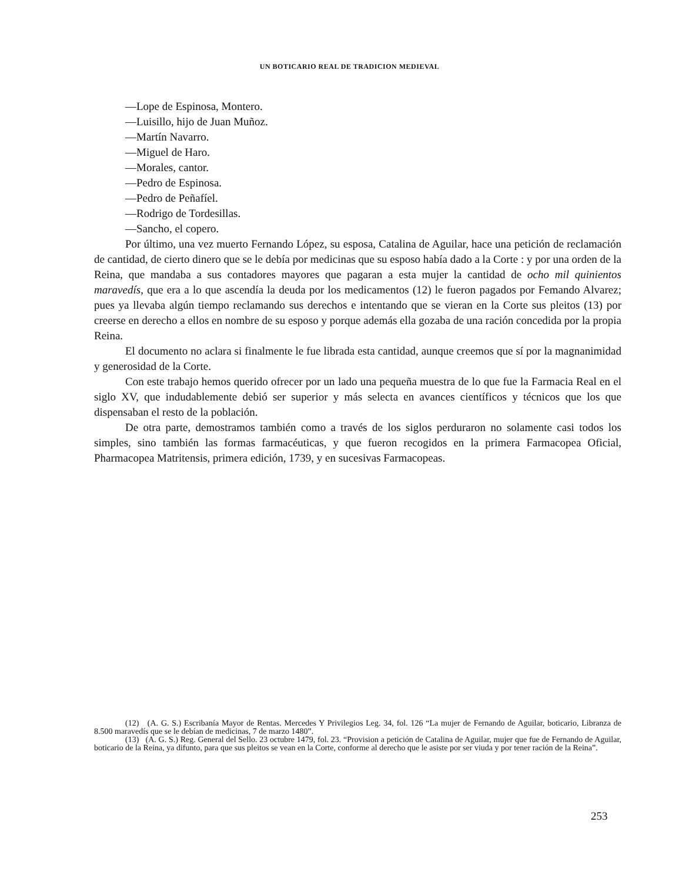UN BOTICARIO REAL DE TRADICION MEDIEVAL
—Lope de Espinosa, Montero.
—Luisillo, hijo de Juan Muñoz.
—Martín Navarro.
—Miguel de Haro.
—Morales, cantor.
—Pedro de Espinosa.
—Pedro de Peñafíel.
—Rodrigo de Tordesillas.
—Sancho, el copero.
Por último, una vez muerto Fernando López, su esposa, Catalina de Aguilar, hace una petición de reclamación de cantidad, de cierto dinero que se le debía por medicinas que su esposo había dado a la Corte : y por una orden de la Reina, que mandaba a sus contadores mayores que pagaran a esta mujer la cantidad de ocho mil quinientos maravedís, que era a lo que ascendía la deuda por los medicamentos (12) le fueron pagados por Femando Alvarez; pues ya llevaba algún tiempo reclamando sus derechos e intentando que se vieran en la Corte sus pleitos (13) por creerse en derecho a ellos en nombre de su esposo y porque además ella gozaba de una ración concedida por la propia Reina.
El documento no aclara si finalmente le fue librada esta cantidad, aunque creemos que sí por la magnanimidad y generosidad de la Corte.
Con este trabajo hemos querido ofrecer por un lado una pequeña muestra de lo que fue la Farmacia Real en el siglo XV, que indudablemente debió ser superior y más selecta en avances científicos y técnicos que los que dispensaban el resto de la población.
De otra parte, demostramos también como a través de los siglos perduraron no solamente casi todos los simples, sino también las formas farmacéuticas, y que fueron recogidos en la primera Farmacopea Oficial, Pharmacopea Matritensis, primera edición, 1739, y en sucesivas Farmacopeas.
(12) (A. G. S.) Escribanía Mayor de Rentas. Mercedes Y Privilegios Leg. 34, fol. 126 “La mujer de Fernando de Aguilar, boticario, Libranza de 8.500 maravedís que se le debían de medicinas, 7 de marzo 1480”.
(13) (A. G. S.) Reg. General del Sello. 23 octubre 1479, fol. 23. “Provision a petición de Catalina de Aguilar, mujer que fue de Fernando de Aguilar, boticario de la Reina, ya difunto, para que sus pleitos se vean en la Corte, conforme al derecho que le asiste por ser viuda y por tener ración de la Reina”.
253